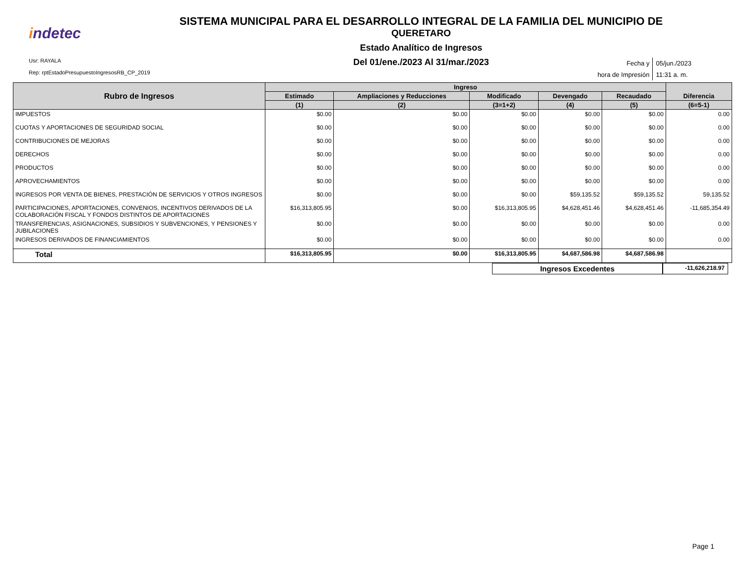indetec
SISTEMA MUNICIPAL PARA EL DESARROLLO INTEGRAL DE LA FAMILIA DEL MUNICIPIO DE
QUERETARO
Estado Analítico de Ingresos
Del 01/ene./2023 Al 31/mar./2023
Usr: RAYALA
Rep: rptEstadoPresupuestoIngresosRB_CP_2019
Fecha y
05/jun./2023
hora de Impresión
11:31 a. m.
| Rubro de Ingresos | Ingreso | | | | | Diferencia |
| --- | --- | --- | --- | --- | --- | --- |
| | Estimado | Ampliaciones y Reducciones | Modificado | Devengado | Recaudado | |
| | (1) | (2) | (3=1+2) | (4) | (5) | (6=5-1) |
| IMPUESTOS | $0.00 | $0.00 | $0.00 | $0.00 | $0.00 | 0.00 |
| CUOTAS Y APORTACIONES DE SEGURIDAD SOCIAL | $0.00 | $0.00 | $0.00 | $0.00 | $0.00 | 0.00 |
| CONTRIBUCIONES DE MEJORAS | $0.00 | $0.00 | $0.00 | $0.00 | $0.00 | 0.00 |
| DERECHOS | $0.00 | $0.00 | $0.00 | $0.00 | $0.00 | 0.00 |
| PRODUCTOS | $0.00 | $0.00 | $0.00 | $0.00 | $0.00 | 0.00 |
| APROVECHAMIENTOS | $0.00 | $0.00 | $0.00 | $0.00 | $0.00 | 0.00 |
| INGRESOS POR VENTA DE BIENES, PRESTACIÓN DE SERVICIOS Y OTROS INGRESOS | $0.00 | $0.00 | $0.00 | $59,135.52 | $59,135.52 | 59,135.52 |
| PARTICIPACIONES, APORTACIONES, CONVENIOS, INCENTIVOS DERIVADOS DE LA COLABORACIÓN FISCAL Y FONDOS DISTINTOS DE APORTACIONES | $16,313,805.95 | $0.00 | $16,313,805.95 | $4,628,451.46 | $4,628,451.46 | -11,685,354.49 |
| TRANSFERENCIAS, ASIGNACIONES, SUBSIDIOS Y SUBVENCIONES, Y PENSIONES Y JUBILACIONES | $0.00 | $0.00 | $0.00 | $0.00 | $0.00 | 0.00 |
| INGRESOS DERIVADOS DE FINANCIAMIENTOS | $0.00 | $0.00 | $0.00 | $0.00 | $0.00 | 0.00 |
| Total | $16,313,805.95 | $0.00 | $16,313,805.95 | $4,687,586.98 | $4,687,586.98 | |
Ingresos Excedentes
-11,626,218.97
Page 1